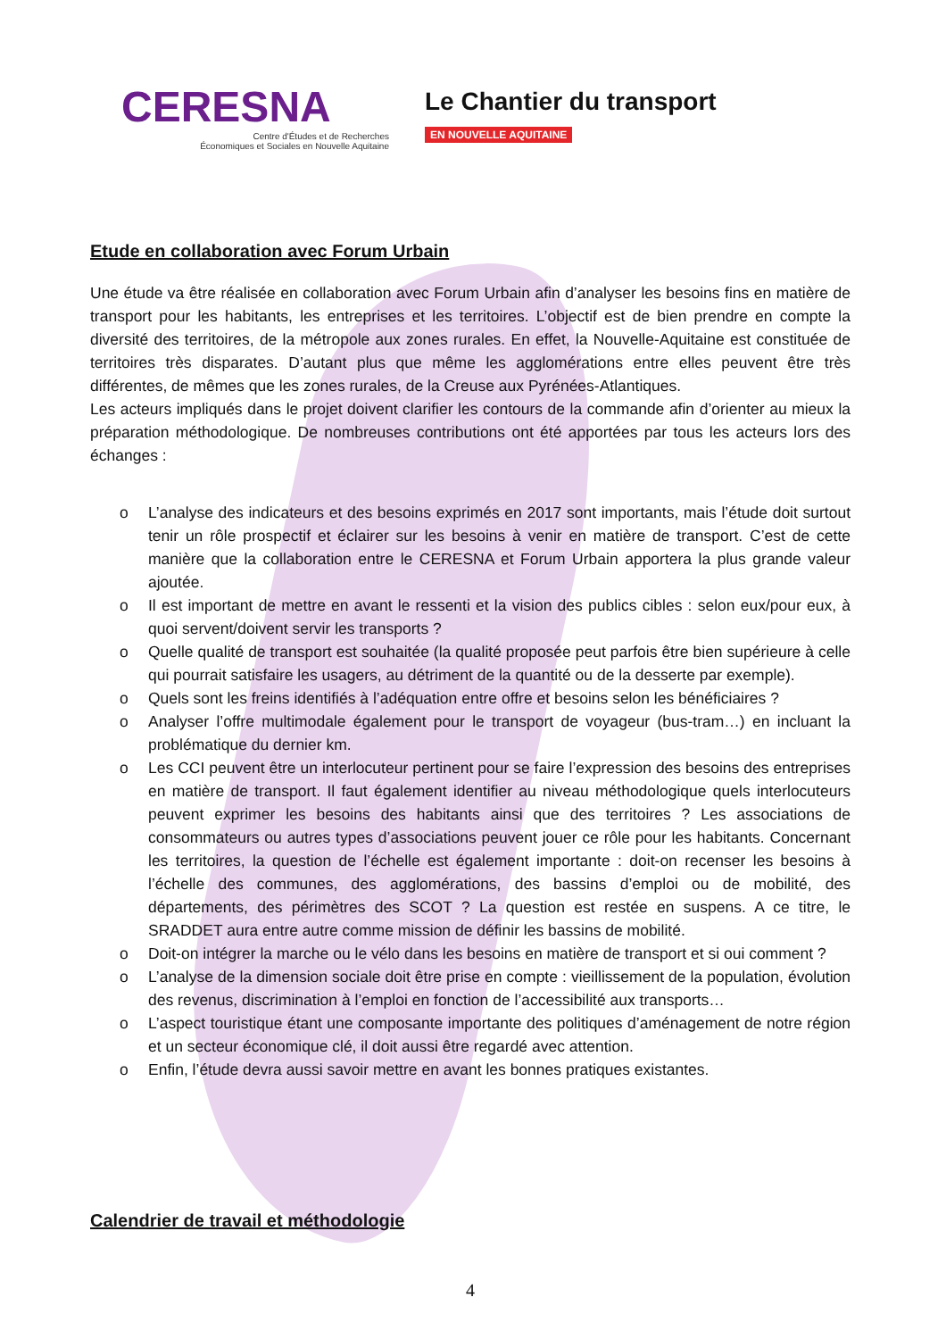CERESNA
Centre d'Études et de Recherches
Économiques et Sociales en Nouvelle Aquitaine
Le Chantier du transport
EN NOUVELLE AQUITAINE
Etude en collaboration avec Forum Urbain
Une étude va être réalisée en collaboration avec Forum Urbain afin d’analyser les besoins fins en matière de transport pour les habitants, les entreprises et les territoires. L’objectif est de bien prendre en compte la diversité des territoires, de la métropole aux zones rurales. En effet, la Nouvelle-Aquitaine est constituée de territoires très disparates. D’autant plus que même les agglomérations entre elles peuvent être très différentes, de mêmes que les zones rurales, de la Creuse aux Pyrénées-Atlantiques.
Les acteurs impliqués dans le projet doivent clarifier les contours de la commande afin d’orienter au mieux la préparation méthodologique. De nombreuses contributions ont été apportées par tous les acteurs lors des échanges :
o L’analyse des indicateurs et des besoins exprimés en 2017 sont importants, mais l’étude doit surtout tenir un rôle prospectif et éclairer sur les besoins à venir en matière de transport. C’est de cette manière que la collaboration entre le CERESNA et Forum Urbain apportera la plus grande valeur ajoutée.
o Il est important de mettre en avant le ressenti et la vision des publics cibles : selon eux/pour eux, à quoi servent/doivent servir les transports ?
o Quelle qualité de transport est souhaitée (la qualité proposée peut parfois être bien supérieure à celle qui pourrait satisfaire les usagers, au détriment de la quantité ou de la desserte par exemple).
o Quels sont les freins identifiés à l’adéquation entre offre et besoins selon les bénéficiaires ?
o Analyser l’offre multimodale également pour le transport de voyageur (bus-tram…) en incluant la problématique du dernier km.
o Les CCI peuvent être un interlocuteur pertinent pour se faire l’expression des besoins des entreprises en matière de transport. Il faut également identifier au niveau méthodologique quels interlocuteurs peuvent exprimer les besoins des habitants ainsi que des territoires ? Les associations de consommateurs ou autres types d’associations peuvent jouer ce rôle pour les habitants. Concernant les territoires, la question de l’échelle est également importante : doit-on recenser les besoins à l’échelle des communes, des agglomérations, des bassins d’emploi ou de mobilité, des départements, des périmètres des SCOT ? La question est restée en suspens. A ce titre, le SRADDET aura entre autre comme mission de définir les bassins de mobilité.
o Doit-on intégrer la marche ou le vélo dans les besoins en matière de transport et si oui comment ?
o L’analyse de la dimension sociale doit être prise en compte : vieillissement de la population, évolution des revenus, discrimination à l’emploi en fonction de l’accessibilité aux transports…
o L’aspect touristique étant une composante importante des politiques d’aménagement de notre région et un secteur économique clé, il doit aussi être regardé avec attention.
o Enfin, l’étude devra aussi savoir mettre en avant les bonnes pratiques existantes.
Calendrier de travail et méthodologie
4